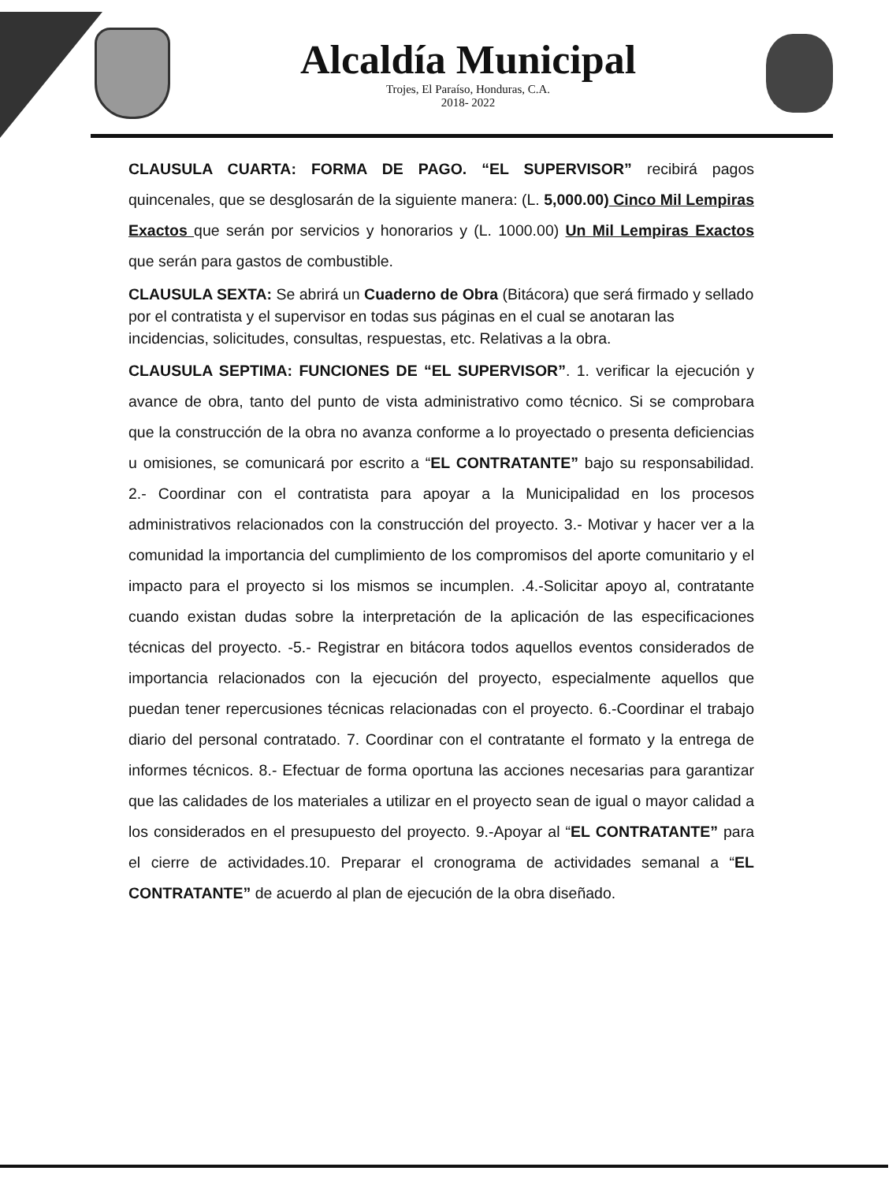Alcaldía Municipal
Trojes, El Paraíso, Honduras, C.A.
2018- 2022
CLAUSULA CUARTA: FORMA DE PAGO. “EL SUPERVISOR” recibirá pagos quincenales, que se desglosarán de la siguiente manera: (L. 5,000.00) Cinco Mil Lempiras Exactos que serán por servicios y honorarios y (L. 1000.00) Un Mil Lempiras Exactos que serán para gastos de combustible.
CLAUSULA SEXTA: Se abrirá un Cuaderno de Obra (Bitácora) que será firmado y sellado por el contratista y el supervisor en todas sus páginas en el cual se anotaran las incidencias, solicitudes, consultas, respuestas, etc. Relativas a la obra.
CLAUSULA SEPTIMA: FUNCIONES DE “EL SUPERVISOR”. 1. verificar la ejecución y avance de obra, tanto del punto de vista administrativo como técnico. Si se comprobara que la construcción de la obra no avanza conforme a lo proyectado o presenta deficiencias u omisiones, se comunicará por escrito a “EL CONTRATANTE” bajo su responsabilidad. 2.- Coordinar con el contratista para apoyar a la Municipalidad en los procesos administrativos relacionados con la construcción del proyecto. 3.- Motivar y hacer ver a la comunidad la importancia del cumplimiento de los compromisos del aporte comunitario y el impacto para el proyecto si los mismos se incumplen. .4.-Solicitar apoyo al, contratante cuando existan dudas sobre la interpretación de la aplicación de las especificaciones técnicas del proyecto. -5.- Registrar en bitácora todos aquellos eventos considerados de importancia relacionados con la ejecución del proyecto, especialmente aquellos que puedan tener repercusiones técnicas relacionadas con el proyecto. 6.-Coordinar el trabajo diario del personal contratado. 7. Coordinar con el contratante el formato y la entrega de informes técnicos. 8.- Efectuar de forma oportuna las acciones necesarias para garantizar que las calidades de los materiales a utilizar en el proyecto sean de igual o mayor calidad a los considerados en el presupuesto del proyecto. 9.-Apoyar al “EL CONTRATANTE” para el cierre de actividades.10. Preparar el cronograma de actividades semanal a “EL CONTRATANTE” de acuerdo al plan de ejecución de la obra diseñado.